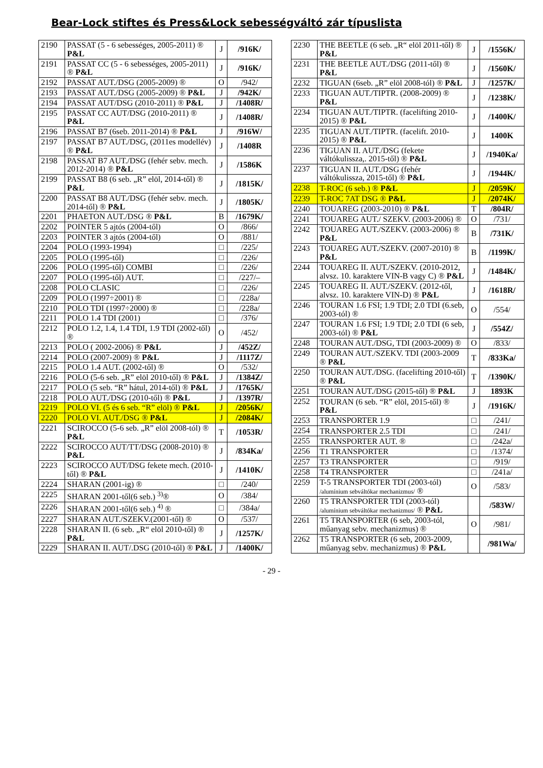Bear-Lock stiftes és Press&Lock sebességváltó zár típuslista
| 2190 | PASSAT (5 - 6 sebességes, 2005-2011) ® P&L | J | /916K/ |
| 2191 | PASSAT CC (5 - 6 sebességes, 2005-2011) ® P&L | J | /916K/ |
| 2192 | PASSAT AUT./DSG (2005-2009) ® | O | /942/ |
| 2193 | PASSAT AUT./DSG (2005-2009) ® P&L | J | /942K/ |
| 2194 | PASSAT AUT/DSG (2010-2011) ® P&L | J | /1408R/ |
| 2195 | PASSAT CC AUT/DSG (2010-2011) ® P&L | J | /1408R/ |
| 2196 | PASSAT B7 (6seb. 2011-2014) ® P&L | J | /916W/ |
| 2197 | PASSAT B7 AUT./DSG, (2011es modellév) ® P&L | J | /1408R |
| 2198 | PASSAT B7 AUT./DSG (fehér sebv. mech. 2012-2014) ® P&L | J | /1586K |
| 2199 | PASSAT B8 (6 seb. „R” elöl, 2014-től) ® P&L | J | /1815K/ |
| 2200 | PASSAT B8 AUT./DSG (fehér sebv. mech. 2014-től) ® P&L | J | /1805K/ |
| 2201 | PHAETON AUT./DSG ® P&L | B | /1679K/ |
| 2202 | POINTER 5 ajtós (2004-től) | O | /866/ |
| 2203 | POINTER 3 ajtós (2004-től) | O | /881/ |
| 2204 | POLO (1993-1994) | □ | /225/ |
| 2205 | POLO (1995-től) | □ | /226/ |
| 2206 | POLO (1995-től) COMBI | □ | /226/ |
| 2207 | POLO (1995-től) AUT. | □ | /227/– |
| 2208 | POLO CLASIC | □ | /226/ |
| 2209 | POLO (1997÷2001) ® | □ | /228a/ |
| 2210 | POLO TDI (1997÷2000) ® | □ | /228a/ |
| 2211 | POLO 1.4 TDI (2001) | □ | /376/ |
| 2212 | POLO 1.2, 1.4, 1.4 TDI, 1.9 TDI (2002-től) ® | O | /452/ |
| 2213 | POLO ( 2002-2006) ® P&L | J | /452Z/ |
| 2214 | POLO (2007-2009) ® P&L | J | /1117Z/ |
| 2215 | POLO 1.4 AUT. (2002-től) ® | O | /532/ |
| 2216 | POLO (5-6 seb. „R” elöl 2010-től) ® P&L | J | /1384Z/ |
| 2217 | POLO (5 seb. “R” hátul, 2014-től) ® P&L | J | /1765K/ |
| 2218 | POLO AUT./DSG (2010-től) ® P&L | J | /1397R/ |
| 2219 | POLO VI. (5 és 6 seb. “R” elöl) ® P&L | J | /2056K/ |
| 2220 | POLO VI. AUT./DSG ® P&L | J | /2084K/ |
| 2221 | SCIROCCO (5-6 seb. „R” elöl 2008-tól) ® P&L | T | /1053R/ |
| 2222 | SCIROCCO AUT/TT/DSG (2008-2010) ® P&L | J | /834Ka/ |
| 2223 | SCIROCCO AUT/DSG fekete mech. (2010-től) ® P&L | J | /1410K/ |
| 2224 | SHARAN (2001-ig) ® | □ | /240/ |
| 2225 | SHARAN 2001-től(6 seb.) <sup>3)</sup>® | O | /384/ |
| 2226 | SHARAN 2001-től(6 seb.) <sup>4)</sup> ® | □ | /384a/ |
| 2227 | SHARAN AUT./SZEKV.(2001-től) ® | O | /537/ |
| 2228 | SHARAN II. (6 seb. „R“ elöl 2010-től) ® P&L | J | /1257K/ |
| 2229 | SHARAN II. AUT/.DSG (2010-től) ® P&L | J | /1400K/ |
| 2230 | THE BEETLE (6 seb. „R“ elöl 2011-től) ® P&L | J | /1556K/ |
| 2231 | THE BEETLE AUT./DSG (2011-től) ® P&L | J | /1560K/ |
| 2232 | TIGUAN (6seb. „R” elöl 2008-tól) ® P&L | J | /1257K/ |
| 2233 | TIGUAN AUT./TIPTR. (2008-2009) ® P&L | J | /1238K/ |
| 2234 | TIGUAN AUT./TIPTR. (facelifting 2010-2015) ® P&L | J | /1400K/ |
| 2235 | TIGUAN AUT./TIPTR. (facelift. 2010-2015) ® P&L | J | 1400K |
| 2236 | TIGUAN II. AUT./DSG (fekete váltókulissza,. 2015-től) ® P&L | J | /1940Ka/ |
| 2237 | TIGUAN II. AUT./DSG (fehér váltókulissza, 2015-től) ® P&L | J | /1944K/ |
| 2238 | T-ROC (6 seb.) ® P&L | J | /2059K/ |
| 2239 | T-ROC 7AT DSG ® P&L | J | /2074K/ |
| 2240 | TOUAREG (2003-2010) ® P&L | T | /804R/ |
| 2241 | TOUAREG AUT./ SZEKV. (2003-2006) ® | O | /731/ |
| 2242 | TOUAREG AUT./SZEKV. (2003-2006) ® P&L | B | /731K/ |
| 2243 | TOUAREG AUT./SZEKV. (2007-2010) ® P&L | B | /1199K/ |
| 2244 | TOUAREG II. AUT./SZEKV. (2010-2012, alvsz. 10. karaktere VIN-B vagy C) ® P&L | J | /1484K/ |
| 2245 | TOUAREG II. AUT./SZEKV. (2012-től, alvsz. 10. karaktere VIN-D) ® P&L | J | /1618R/ |
| 2246 | TOURAN 1.6 FSI; 1.9 TDI; 2.0 TDI (6.seb, 2003-tól) ® | O | /554/ |
| 2247 | TOURAN 1.6 FSI; 1.9 TDI; 2.0 TDI (6 seb, 2003-tól) ® P&L | J | /554Z/ |
| 2248 | TOURAN AUT./DSG, TDI (2003-2009) ® | O | /833/ |
| 2249 | TOURAN AUT./SZEKV. TDI (2003-2009 ® P&L | T | /833Ka/ |
| 2250 | TOURAN AUT./DSG. (facelifting 2010-től) ® P&L | T | /1390K/ |
| 2251 | TOURAN AUT./DSG (2015-től) ® P&L | J | 1893K |
| 2252 | TOURAN (6 seb. “R” elöl, 2015-től) ® P&L | J | /1916K/ |
| 2253 | TRANSPORTER 1.9 | □ | /241/ |
| 2254 | TRANSPORTER 2.5 TDI | □ | /241/ |
| 2255 | TRANSPORTER AUT. ® | □ | /242a/ |
| 2256 | T1 TRANSPORTER | □ | /1374/ |
| 2257 | T3 TRANSPORTER | □ | /919/ |
| 2258 | T4 TRANSPORTER | □ | /241a/ |
| 2259 | T-5 TRANSPORTER TDI (2003-tól) /alumínium sebváltókar mechanizmus/ ® | O | /583/ |
| 2260 | T5 TRANSPORTER TDI (2003-tól) /alumínium sebváltókar mechanizmus/ ® P&L | | /583W/ |
| 2261 | T5 TRANSPORTER (6 seb, 2003-tól, műanyag sebv. mechanizmus) ® | O | /981/ |
| 2262 | T5 TRANSPORTER (6 seb, 2003-2009, műanyag sebv. mechanizmus) ® P&L | | /981Wa/ |
- 29 -